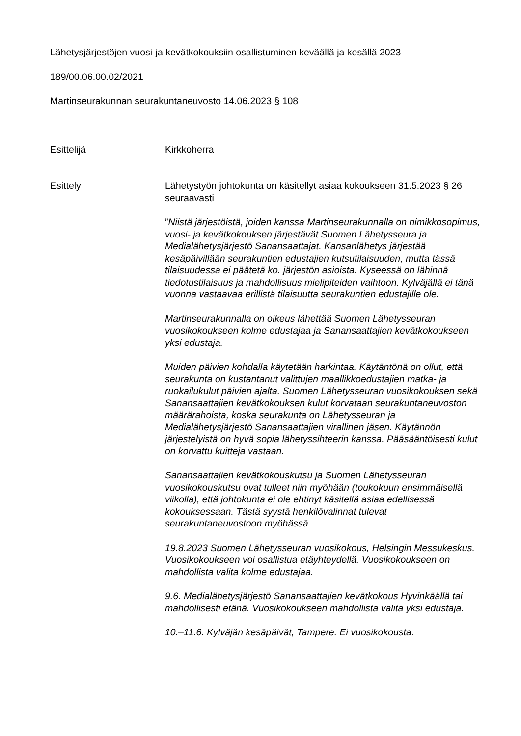Lähetysjärjestöjen vuosi-ja kevätkokouksiin osallistuminen keväällä ja kesällä 2023
189/00.06.00.02/2021
Martinseurakunnan seurakuntaneuvosto 14.06.2023 § 108
Esittelijä Kirkkoherra
Esittely Lähetystyön johtokunta on käsitellyt asiaa kokoukseen 31.5.2023 § 26 seuraavasti
”Niistä järjestöistä, joiden kanssa Martinseurakunnalla on nimikkosopimus, vuosi- ja kevätkokouksen järjestävät Suomen Lähetysseura ja Medialähetysjärjestö Sanansaattajat. Kansanlähetys järjestää kesäpäivillään seurakuntien edustajien kutsutilaisuuden, mutta tässä tilaisuudessa ei päätetä ko. järjestön asioista. Kyseessä on lähinnä tiedotustilaisuus ja mahdollisuus mielipiteiden vaihtoon. Kylväjällä ei tänä vuonna vastaavaa erillistä tilaisuutta seurakuntien edustajille ole.
Martinseurakunnalla on oikeus lähettää Suomen Lähetysseuran vuosikokoukseen kolme edustajaa ja Sanansaattajien kevätkokoukseen yksi edustaja.
Muiden päivien kohdalla käytetään harkintaa. Käytäntönä on ollut, että seurakunta on kustantanut valittujen maallikkoedustajien matka- ja ruokailukulut päivien ajalta. Suomen Lähetysseuran vuosikokouksen sekä Sanansaattajien kevätkokouksen kulut korvataan seurakuntaneuvoston määrärahoista, koska seurakunta on Lähetysseuran ja Medialähetysjärjestö Sanansaattajien virallinen jäsen. Käytännön järjestelyistä on hyvä sopia lähetyssihteerin kanssa. Pääsääntöisesti kulut on korvattu kuitteja vastaan.
Sanansaattajien kevätkokouskutsu ja Suomen Lähetysseuran vuosikokouskutsu ovat tulleet niin myöhään (toukokuun ensimmäisellä viikolla), että johtokunta ei ole ehtinyt käsitellä asiaa edellisessä kokouksessaan. Tästä syystä henkilövalinnat tulevat seurakuntaneuvostoon myöhässä.
19.8.2023 Suomen Lähetysseuran vuosikokous, Helsingin Messukeskus. Vuosikokoukseen voi osallistua etäyhteydellä. Vuosikokoukseen on mahdollista valita kolme edustajaa.
9.6. Medialähetysjärjestö Sanansaattajien kevätkokous Hyvinkäällä tai mahdollisesti etänä. Vuosikokoukseen mahdollista valita yksi edustaja.
10.–11.6. Kylväjän kesäpäivät, Tampere. Ei vuosikokousta.